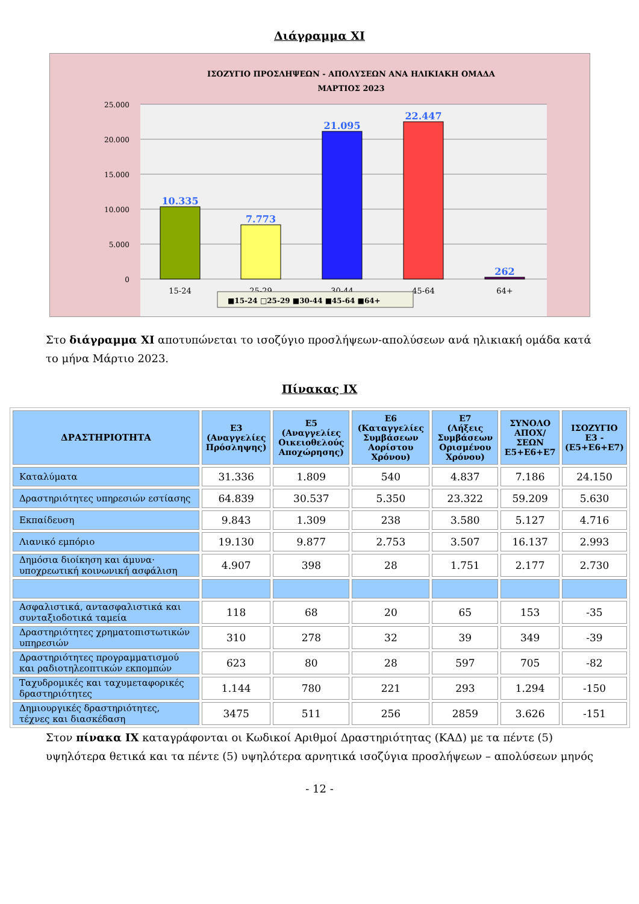Διάγραμμα ΧΙ
ΙΣΟΖΥΓΙΟ ΠΡΟΣΛΗΨΕΩΝ - ΑΠΟΛΥΣΕΩΝ ΑΝΑ ΗΛΙΚΙΑΚΗ ΟΜΑΔΑ
ΜΑΡΤΙΟΣ 2023
25.000
20.000
15.000
10.000
5.000
0
10.335
7.773
21.095
22.447
262
15-24
25-29
30-44
45-64
64+
■15-24 □25-29 ■30-44 ■45-64 ■64+
Στο διάγραμμα ΧΙ αποτυπώνεται το ισοζύγιο προσλήψεων-απολύσεων ανά ηλικιακή ομάδα κατά το μήνα Μάρτιο 2023.
Πίνακας ΙΧ
| ΔΡΑΣΤΗΡΙΟΤΗΤΑ | Ε3 (Αναγγελίες Πρόσληψης) | Ε5 (Αναγγελίες Οικειοθελούς Αποχώρησης) | Ε6 (Καταγγελίες Συμβάσεων Αορίστου Χρόνου) | Ε7 (Λήξεις Συμβάσεων Ορισμένου Χρόνου) | ΣΥΝΟΛΟ ΑΠΟΧ/ΣΕΩΝ Ε5+Ε6+Ε7 | ΙΣΟΖΥΓΙΟ Ε3 - (Ε5+Ε6+Ε7) |
| --- | --- | --- | --- | --- | --- | --- |
| Καταλύματα | 31.336 | 1.809 | 540 | 4.837 | 7.186 | 24.150 |
| Δραστηριότητες υπηρεσιών εστίασης | 64.839 | 30.537 | 5.350 | 23.322 | 59.209 | 5.630 |
| Εκπαίδευση | 9.843 | 1.309 | 238 | 3.580 | 5.127 | 4.716 |
| Λιανικό εμπόριο | 19.130 | 9.877 | 2.753 | 3.507 | 16.137 | 2.993 |
| Δημόσια διοίκηση και άμυνα· υποχρεωτική κοινωνική ασφάλιση | 4.907 | 398 | 28 | 1.751 | 2.177 | 2.730 |
| Ασφαλιστικά, αντασφαλιστικά και συνταξιοδοτικά ταμεία | 118 | 68 | 20 | 65 | 153 | -35 |
| Δραστηριότητες χρηματοπιστωτικών υπηρεσιών | 310 | 278 | 32 | 39 | 349 | -39 |
| Δραστηριότητες προγραμματισμού και ραδιοτηλεοπτικών εκπομπών | 623 | 80 | 28 | 597 | 705 | -82 |
| Ταχυδρομικές και ταχυμεταφορικές δραστηριότητες | 1.144 | 780 | 221 | 293 | 1.294 | -150 |
| Δημιουργικές δραστηριότητες, τέχνες και διασκέδαση | 3475 | 511 | 256 | 2859 | 3.626 | -151 |
Στον πίνακα ΙΧ καταγράφονται οι Κωδικοί Αριθμοί Δραστηριότητας (ΚΑΔ) με τα πέντε (5) υψηλότερα θετικά και τα πέντε (5) υψηλότερα αρνητικά ισοζύγια προσλήψεων – απολύσεων μηνός
- 12 -